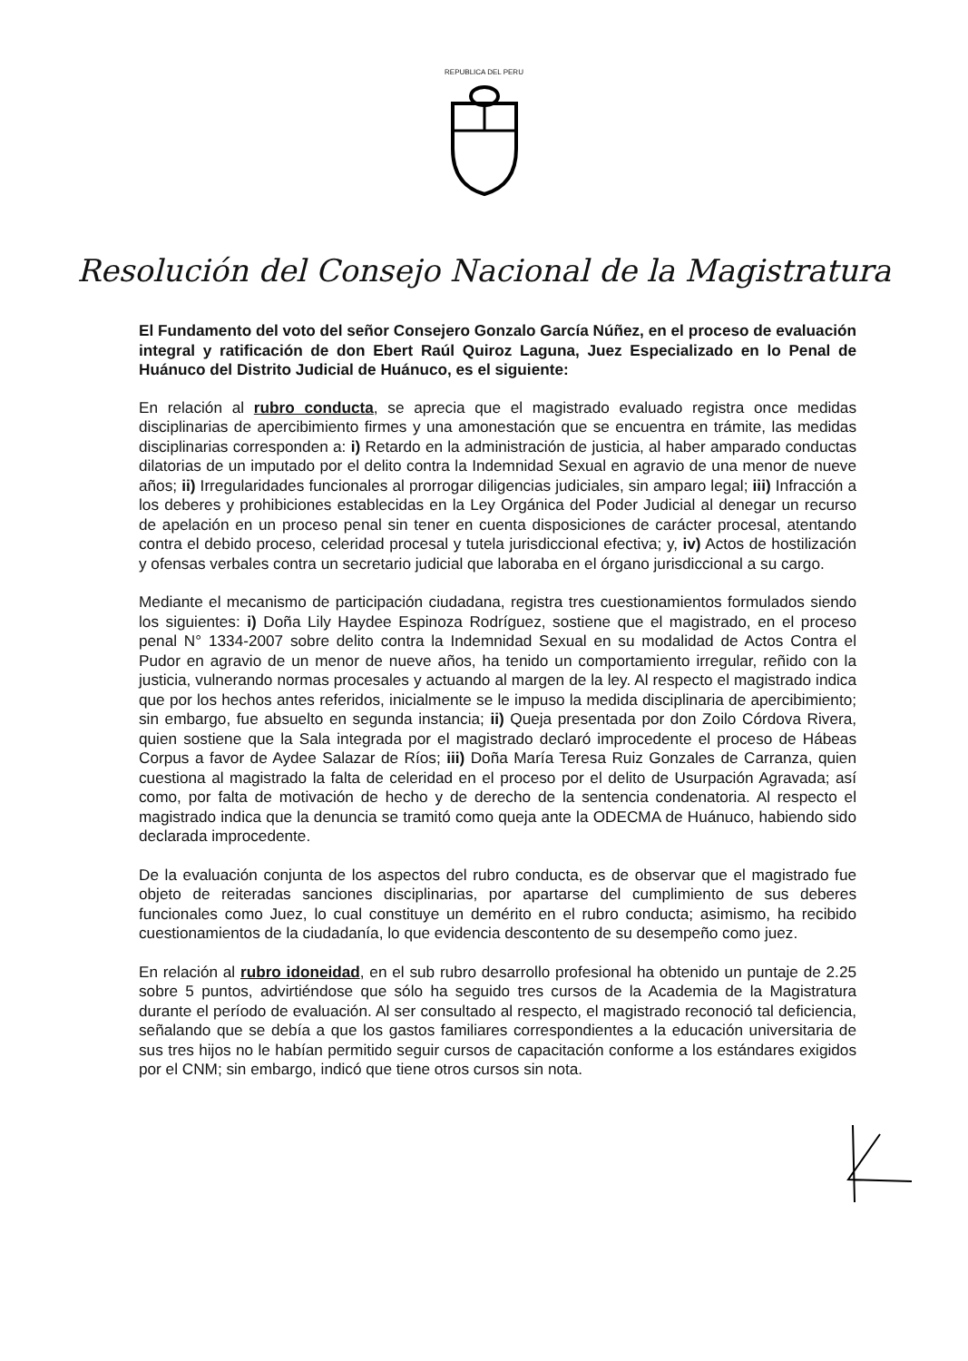REPUBLICA DEL PERU
Resolución del Consejo Nacional de la Magistratura
El Fundamento del voto del señor Consejero Gonzalo García Núñez, en el proceso de evaluación integral y ratificación de don Ebert Raúl Quiroz Laguna, Juez Especializado en lo Penal de Huánuco del Distrito Judicial de Huánuco, es el siguiente:
En relación al rubro conducta, se aprecia que el magistrado evaluado registra once medidas disciplinarias de apercibimiento firmes y una amonestación que se encuentra en trámite, las medidas disciplinarias corresponden a: i) Retardo en la administración de justicia, al haber amparado conductas dilatorias de un imputado por el delito contra la Indemnidad Sexual en agravio de una menor de nueve años; ii) Irregularidades funcionales al prorrogar diligencias judiciales, sin amparo legal; iii) Infracción a los deberes y prohibiciones establecidas en la Ley Orgánica del Poder Judicial al denegar un recurso de apelación en un proceso penal sin tener en cuenta disposiciones de carácter procesal, atentando contra el debido proceso, celeridad procesal y tutela jurisdiccional efectiva; y, iv) Actos de hostilización y ofensas verbales contra un secretario judicial que laboraba en el órgano jurisdiccional a su cargo.
Mediante el mecanismo de participación ciudadana, registra tres cuestionamientos formulados siendo los siguientes: i) Doña Lily Haydee Espinoza Rodríguez, sostiene que el magistrado, en el proceso penal N° 1334-2007 sobre delito contra la Indemnidad Sexual en su modalidad de Actos Contra el Pudor en agravio de un menor de nueve años, ha tenido un comportamiento irregular, reñido con la justicia, vulnerando normas procesales y actuando al margen de la ley. Al respecto el magistrado indica que por los hechos antes referidos, inicialmente se le impuso la medida disciplinaria de apercibimiento; sin embargo, fue absuelto en segunda instancia; ii) Queja presentada por don Zoilo Córdova Rivera, quien sostiene que la Sala integrada por el magistrado declaró improcedente el proceso de Hábeas Corpus a favor de Aydee Salazar de Ríos; iii) Doña María Teresa Ruiz Gonzales de Carranza, quien cuestiona al magistrado la falta de celeridad en el proceso por el delito de Usurpación Agravada; así como, por falta de motivación de hecho y de derecho de la sentencia condenatoria. Al respecto el magistrado indica que la denuncia se tramitó como queja ante la ODECMA de Huánuco, habiendo sido declarada improcedente.
De la evaluación conjunta de los aspectos del rubro conducta, es de observar que el magistrado fue objeto de reiteradas sanciones disciplinarias, por apartarse del cumplimiento de sus deberes funcionales como Juez, lo cual constituye un demérito en el rubro conducta; asimismo, ha recibido cuestionamientos de la ciudadanía, lo que evidencia descontento de su desempeño como juez.
En relación al rubro idoneidad, en el sub rubro desarrollo profesional ha obtenido un puntaje de 2.25 sobre 5 puntos, advirtiéndose que sólo ha seguido tres cursos de la Academia de la Magistratura durante el período de evaluación. Al ser consultado al respecto, el magistrado reconoció tal deficiencia, señalando que se debía a que los gastos familiares correspondientes a la educación universitaria de sus tres hijos no le habían permitido seguir cursos de capacitación conforme a los estándares exigidos por el CNM; sin embargo, indicó que tiene otros cursos sin nota.